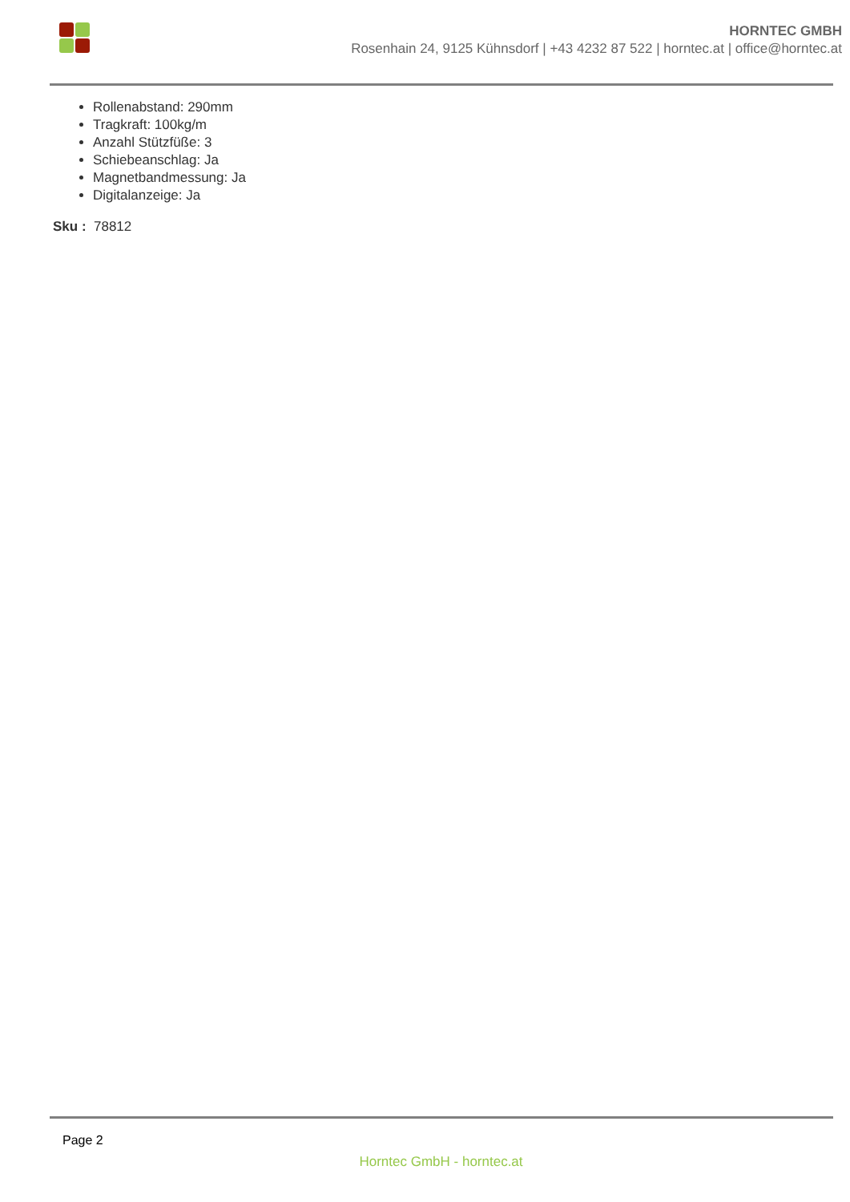HORNTEC GMBH
Rosenhain 24, 9125 Kühnsdorf | +43 4232 87 522 | horntec.at | office@horntec.at
Rollenabstand: 290mm
Tragkraft: 100kg/m
Anzahl Stützfüße: 3
Schiebeanschlag: Ja
Magnetbandmessung: Ja
Digitalanzeige: Ja
Sku : 78812
Page 2
Horntec GmbH - horntec.at